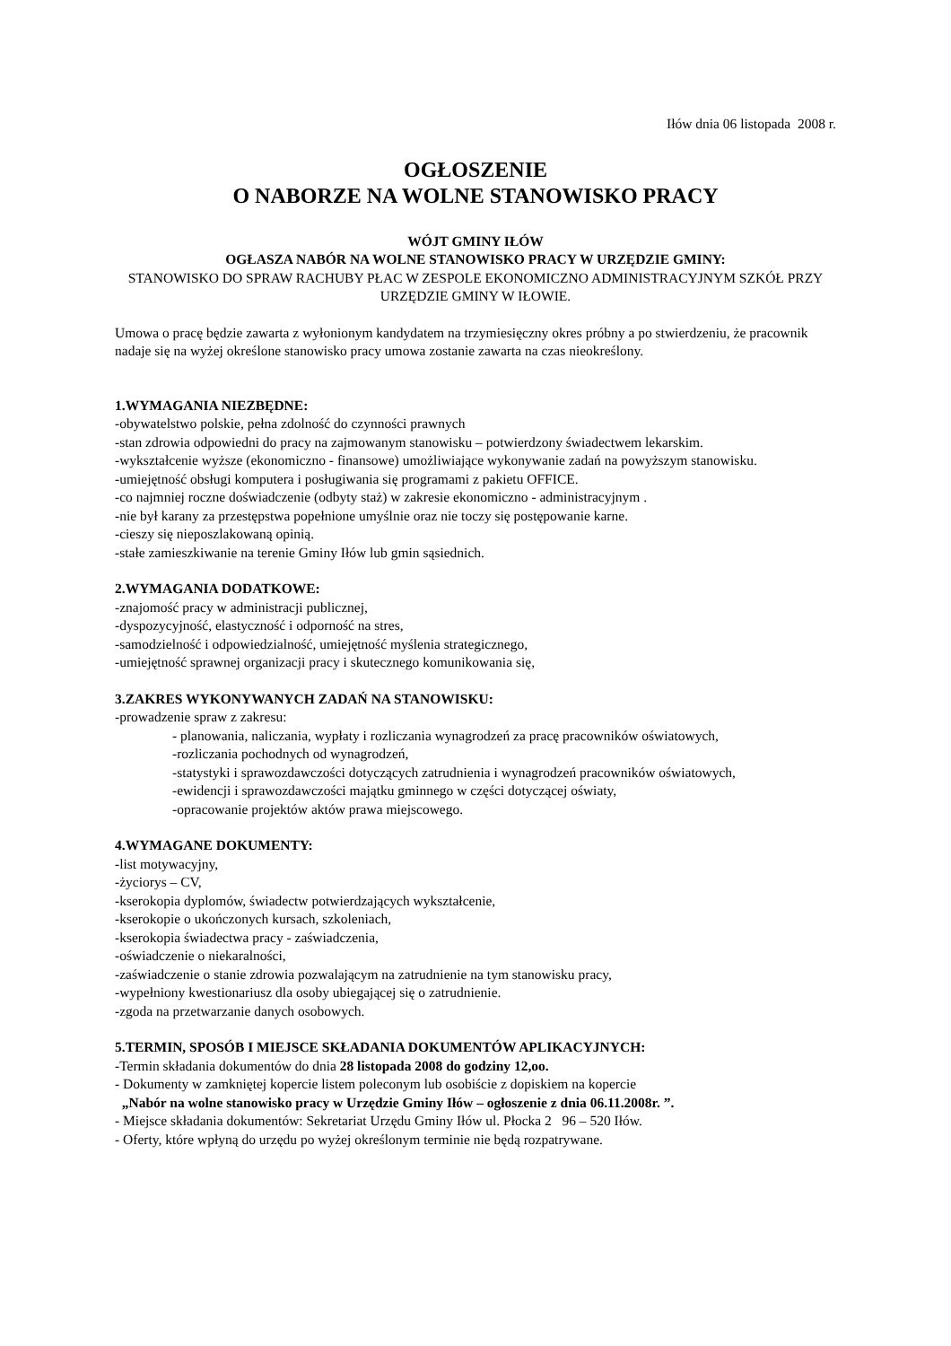Iłów dnia 06 listopada 2008 r.
OGŁOSZENIE
O NABORZE NA WOLNE STANOWISKO PRACY
WÓJT GMINY IŁÓW
OGŁASZA NABÓR NA WOLNE STANOWISKO PRACY W URZĘDZIE GMINY:
STANOWISKO DO SPRAW RACHUBY PŁAC W ZESPOLE EKONOMICZNO ADMINISTRACYJNYM SZKÓŁ PRZY URZĘDZIE GMINY W IŁOWIE.
Umowa o pracę będzie zawarta z wyłonionym kandydatem na trzymiesięczny okres próbny a po stwierdzeniu, że pracownik nadaje się na wyżej określone stanowisko pracy umowa zostanie zawarta na czas nieokreślony.
1.WYMAGANIA NIEZBĘDNE:
-obywatelstwo polskie, pełna zdolność do czynności prawnych
-stan zdrowia odpowiedni do pracy na zajmowanym stanowisku – potwierdzony świadectwem lekarskim.
-wykształcenie wyższe (ekonomiczno - finansowe) umożliwiające wykonywanie zadań na powyższym stanowisku.
-umiejętność obsługi komputera i posługiwania się programami z pakietu OFFICE.
-co najmniej roczne doświadczenie (odbyty staż) w zakresie ekonomiczno - administracyjnym .
-nie był karany za przestępstwa popełnione umyślnie oraz nie toczy się postępowanie karne.
-cieszy się nieposzlakowaną opinią.
-stałe zamieszkiwanie na terenie Gminy Iłów lub gmin sąsiednich.
2.WYMAGANIA DODATKOWE:
-znajomość pracy w administracji publicznej,
-dyspozycyjność, elastyczność i odporność na stres,
-samodzielność i odpowiedzialność, umiejętność myślenia strategicznego,
-umiejętność sprawnej organizacji pracy i skutecznego komunikowania się,
3.ZAKRES WYKONYWANYCH ZADAŃ NA STANOWISKU:
-prowadzenie spraw z zakresu:
- planowania, naliczania, wypłaty i rozliczania wynagrodzeń za pracę pracowników oświatowych,
-rozliczania pochodnych od wynagrodzeń,
-statystyki i sprawozdawczości dotyczących zatrudnienia i wynagrodzeń pracowników oświatowych,
-ewidencji i sprawozdawczości majątku gminnego w części dotyczącej oświaty,
-opracowanie projektów aktów prawa miejscowego.
4.WYMAGANE DOKUMENTY:
-list motywacyjny,
-życiorys – CV,
-kserokopia dyplomów, świadectw potwierdzających wykształcenie,
-kserokopie o ukończonych kursach, szkoleniach,
-kserokopia świadectwa pracy - zaświadczenia,
-oświadczenie o niekaralności,
-zaświadczenie o stanie zdrowia pozwalającym na zatrudnienie na tym stanowisku pracy,
-wypełniony kwestionariusz dla osoby ubiegającej się o zatrudnienie.
-zgoda na przetwarzanie danych osobowych.
5.TERMIN, SPOSÓB I MIEJSCE SKŁADANIA DOKUMENTÓW APLIKACYJNYCH:
-Termin składania dokumentów do dnia 28 listopada 2008 do godziny 12,oo.
- Dokumenty w zamkniętej kopercie listem poleconym lub osobiście z dopiskiem na kopercie
„Nabór na wolne stanowisko pracy w Urzędzie Gminy Iłów – ogłoszenie z dnia 06.11.2008r. ”.
- Miejsce składania dokumentów: Sekretariat Urzędu Gminy Iłów ul. Płocka 2 96 – 520 Iłów.
- Oferty, które wpłyną do urzędu po wyżej określonym terminie nie będą rozpatrywane.